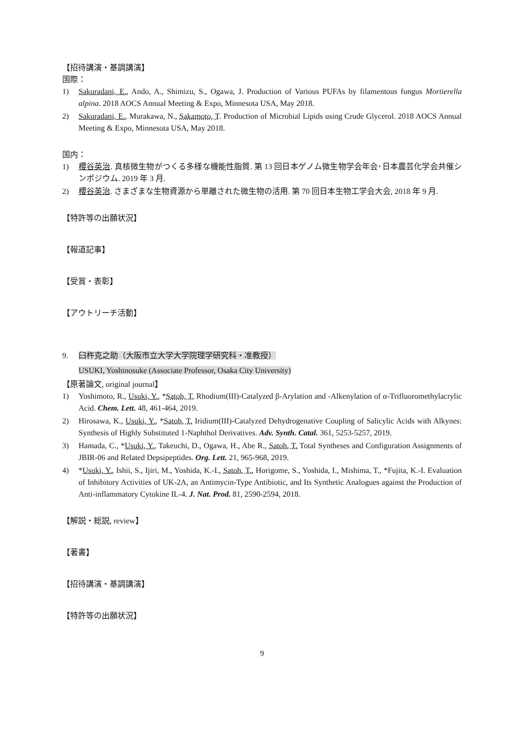【招待講演・基調講演】
国際：
1) Sakuradani, E., Ando, A., Shimizu, S., Ogawa, J. Production of Various PUFAs by filamentous fungus Mortierella alpina. 2018 AOCS Annual Meeting & Expo, Minnesota USA, May 2018.
2) Sakuradani, E., Murakawa, N., Sakamoto, T. Production of Microbial Lipids using Crude Glycerol. 2018 AOCS Annual Meeting & Expo, Minnesota USA, May 2018.
国内：
1) 櫻谷英治. 真核微生物がつくる多様な機能性脂質. 第 13 回日本ゲノム微生物学会年会･日本農芸化学会共催シンポジウム. 2019 年 3 月.
2) 櫻谷英治. さまざまな生物資源から単離された微生物の活用. 第 70 回日本生物工学会大会, 2018 年 9 月.
【特許等の出願状況】
【報道記事】
【受賞・表彰】
【アウトリーチ活動】
9. 臼杵克之助（大阪市立大学大学院理学研究科・准教授）
USUKI, Yoshinosuke (Associate Professor, Osaka City University)
【原著論文, original journal】
1) Yoshimoto, R., Usuki, Y., *Satoh, T. Rhodium(III)-Catalyzed β-Arylation and -Alkenylation of α-Trifluoromethylacrylic Acid. Chem. Lett. 48, 461-464, 2019.
2) Hirosawa, K., Usuki, Y., *Satoh, T. Iridium(III)-Catalyzed Dehydrogenative Coupling of Salicylic Acids with Alkynes: Synthesis of Highly Substituted 1-Naphthol Derivatives. Adv. Synth. Catal. 361, 5253-5257, 2019.
3) Hamada, C., *Usuki, Y., Takeuchi, D., Ogawa, H., Abe R., Satoh, T. Total Syntheses and Configuration Assignments of JBIR-06 and Related Depsipeptides. Org. Lett. 21, 965-968, 2019.
4) *Usuki, Y., Ishii, S., Ijiri, M., Yoshida, K.-I., Satoh, T., Horigome, S., Yoshida, I., Mishima, T., *Fujita, K.-I. Evaluation of Inhibitory Activities of UK-2A, an Antimycin-Type Antibiotic, and Its Synthetic Analogues against the Production of Anti-inflammatory Cytokine IL-4. J. Nat. Prod. 81, 2590-2594, 2018.
【解説・総説, review】
【著書】
【招待講演・基調講演】
【特許等の出願状況】
9